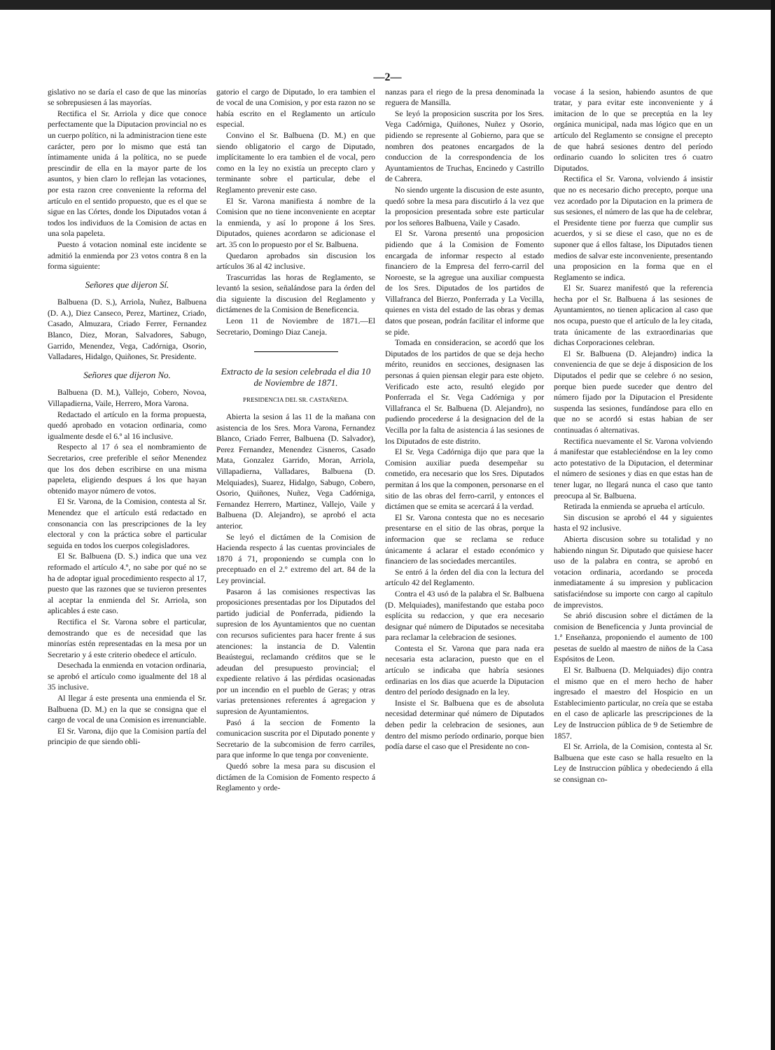—2—
gislativo no se daría el caso de que las minorías se sobrepusiesen á las mayorías.
Rectifica el Sr. Arriola y dice que conoce perfectamente que la Diputacion provincial no es un cuerpo político, ni la administracion tiene este carácter, pero por lo mismo que está tan íntimamente unida á la política, no se puede prescindir de ella en la mayor parte de los asuntos, y bien claro lo reflejan las votaciones, por esta razon cree conveniente la reforma del artículo en el sentido propuesto, que es el que se sigue en las Córtes, donde los Diputados votan á todos los individuos de la Comision de actas en una sola papeleta.
Puesto á votacion nominal este incidente se admitió la enmienda por 23 votos contra 8 en la forma siguiente:
Señores que dijeron Sí.
Balbuena (D. S.), Arriola, Nuñez, Balbuena (D. A.), Diez Canseco, Perez, Martinez, Criado, Casado, Almuzara, Criado Ferrer, Fernandez Blanco, Diez, Moran, Salvadores, Sabugo, Garrido, Menendez, Vega, Cadórniga, Osorio, Valladares, Hidalgo, Quiñones, Sr. Presidente.
Señores que dijeron No.
Balbuena (D. M.), Vallejo, Cobero, Novoa, Villapadierna, Vaile, Herrero, Mora Varona.
Redactado el artículo en la forma propuesta, quedó aprobado en votacion ordinaria, como igualmente desde el 6.º al 16 inclusive.
Respecto al 17 ó sea el nombramiento de Secretarios, cree preferible el señor Menendez que los dos deben escribirse en una misma papeleta, eligiendo despues á los que hayan obtenido mayor número de votos.
El Sr. Varona, de la Comision, contesta al Sr. Menendez que el artículo está redactado en consonancia con las prescripciones de la ley electoral y con la práctica sobre el particular seguida en todos los cuerpos colegisladores.
El Sr. Balbuena (D. S.) indica que una vez reformado el artículo 4.º, no sabe por qué no se ha de adoptar igual procedimiento respecto al 17, puesto que las razones que se tuvieron presentes al aceptar la enmienda del Sr. Arriola, son aplicables á este caso.
Rectifica el Sr. Varona sobre el particular, demostrando que es de necesidad que las minorías estén representadas en la mesa por un Secretario y á este criterio obedece el artículo.
Desechada la enmienda en votacion ordinaria, se aprobó el artículo como igualmente del 18 al 35 inclusive.
Al llegar á este presenta una enmienda el Sr. Balbuena (D. M.) en la que se consigna que el cargo de vocal de una Comision es irrenunciable.
El Sr. Varona, dijo que la Comision partía del principio de que siendo obli-
gatorio el cargo de Diputado, lo era tambien el de vocal de una Comision, y por esta razon no se había escrito en el Reglamento un artículo especial.
Convino el Sr. Balbuena (D. M.) en que siendo obligatorio el cargo de Diputado, implícitamente lo era tambien el de vocal, pero como en la ley no existía un precepto claro y terminante sobre el particular, debe el Reglamento prevenir este caso.
El Sr. Varona manifiesta á nombre de la Comision que no tiene inconveniente en aceptar la enmienda, y así lo propone á los Sres. Diputados, quienes acordaron se adicionase el art. 35 con lo propuesto por el Sr. Balbuena.
Quedaron aprobados sin discusion los artículos 36 al 42 inclusive.
Trascurridas las horas de Reglamento, se levantó la sesion, señalándose para la órden del dia siguiente la discusion del Reglamento y dictámenes de la Comision de Beneficencia.
Leon 11 de Noviembre de 1871.—El Secretario, Domingo Diaz Caneja.
Extracto de la sesion celebrada el dia 10 de Noviembre de 1871.
PRESIDENCIA DEL SR. CASTAÑEDA.
Abierta la sesion á las 11 de la mañana con asistencia de los Sres. Mora Varona, Fernandez Blanco, Criado Ferrer, Balbuena (D. Salvador), Perez Fernandez, Menendez Cisneros, Casado Mata, Gonzalez Garrido, Moran, Arriola, Villapadierna, Valladares, Balbuena (D. Melquiades), Suarez, Hidalgo, Sabugo, Cobero, Osorio, Quiñones, Nuñez, Vega Cadórniga, Fernandez Herrero, Martinez, Vallejo, Vaile y Balbuena (D. Alejandro), se aprobó el acta anterior.
Se leyó el dictámen de la Comision de Hacienda respecto á las cuentas provinciales de 1870 á 71, proponiendo se cumpla con lo preceptuado en el 2.º extremo del art. 84 de la Ley provincial.
Pasaron á las comisiones respectivas las proposiciones presentadas por los Diputados del partido judicial de Ponferrada, pidiendo la supresion de los Ayuntamientos que no cuentan con recursos suficientes para hacer frente á sus atenciones: la instancia de D. Valentin Beaústegui, reclamando créditos que se le adeudan del presupuesto provincial; el expediente relativo á las pérdidas ocasionadas por un incendio en el pueblo de Geras; y otras varias pretensiones referentes á agregacion y supresion de Ayuntamientos.
Pasó á la seccion de Fomento la comunicacion suscrita por el Diputado ponente y Secretario de la subcomision de ferro carriles, para que informe lo que tenga por conveniente.
Quedó sobre la mesa para su discusion el dictámen de la Comision de Fomento respecto á Reglamento y orde-
nanzas para el riego de la presa denominada la reguera de Mansilla.
Se leyó la proposicion suscrita por los Sres. Vega Cadórniga, Quiñones, Nuñez y Osorio, pidiendo se represente al Gobierno, para que se nombren dos peatones encargados de la conduccion de la correspondencia de los Ayuntamientos de Truchas, Encinedo y Castrillo de Cabrera.
No siendo urgente la discusion de este asunto, quedó sobre la mesa para discutirlo á la vez que la proposicion presentada sobre este particular por los señores Balbuena, Vaile y Casado.
El Sr. Varona presentó una proposicion pidiendo que á la Comision de Fomento encargada de informar respecto al estado financiero de la Empresa del ferro-carril del Noroeste, se la agregue una auxiliar compuesta de los Sres. Diputados de los partidos de Villafranca del Bierzo, Ponferrada y La Vecilla, quienes en vista del estado de las obras y demas datos que posean, podrán facilitar el informe que se pide.
Tomada en consideracion, se acordó que los Diputados de los partidos de que se deja hecho mérito, reunidos en secciones, designasen las personas á quien piensan elegir para este objeto. Verificado este acto, resultó elegido por Ponferrada el Sr. Vega Cadórniga y por Villafranca el Sr. Balbuena (D. Alejandro), no pudiendo procederse á la designacion del de la Vecilla por la falta de asistencia á las sesiones de los Diputados de este distrito.
El Sr. Vega Cadórniga dijo que para que la Comision auxiliar pueda desempeñar su cometido, era necesario que los Sres. Diputados permitan á los que la componen, personarse en el sitio de las obras del ferro-carril, y entonces el dictámen que se emita se acercará á la verdad.
El Sr. Varona contesta que no es necesario presentarse en el sitio de las obras, porque la informacion que se reclama se reduce únicamente á aclarar el estado económico y financiero de las sociedades mercantiles.
Se entró á la órden del dia con la lectura del artículo 42 del Reglamento.
Contra el 43 usó de la palabra el Sr. Balbuena (D. Melquiades), manifestando que estaba poco esplícita su redaccion, y que era necesario designar qué número de Diputados se necesitaba para reclamar la celebracion de sesiones.
Contesta el Sr. Varona que para nada era necesaria esta aclaracion, puesto que en el artículo se indicaba que habría sesiones ordinarias en los dias que acuerde la Diputacion dentro del período designado en la ley.
Insiste el Sr. Balbuena que es de absoluta necesidad determinar qué número de Diputados deben pedir la celebracion de sesiones, aun dentro del mismo período ordinario, porque bien podía darse el caso que el Presidente no con-
vocase á la sesion, habiendo asuntos de que tratar, y para evitar este inconveniente y á imitacion de lo que se preceptúa en la ley orgánica municipal, nada mas lógico que en un artículo del Reglamento se consigne el precepto de que habrá sesiones dentro del período ordinario cuando lo soliciten tres ó cuatro Diputados.
Rectifica el Sr. Varona, volviendo á insistir que no es necesario dicho precepto, porque una vez acordado por la Diputacion en la primera de sus sesiones, el número de las que ha de celebrar, el Presidente tiene por fuerza que cumplir sus acuerdos, y si se diese el caso, que no es de suponer que á ellos faltase, los Diputados tienen medios de salvar este inconveniente, presentando una proposicion en la forma que en el Reglamento se indica.
El Sr. Suarez manifestó que la referencia hecha por el Sr. Balbuena á las sesiones de Ayuntamientos, no tienen aplicacion al caso que nos ocupa, puesto que el artículo de la ley citada, trata únicamente de las extraordinarias que dichas Corporaciones celebran.
El Sr. Balbuena (D. Alejandro) indica la conveniencia de que se deje á disposicion de los Diputados el pedir que se celebre ó no sesion, porque bien puede suceder que dentro del número fijado por la Diputacion el Presidente suspenda las sesiones, fundándose para ello en que no se acordó si estas habian de ser continuadas ó alternativas.
Rectifica nuevamente el Sr. Varona volviendo á manifestar que estableciéndose en la ley como acto potestativo de la Diputacion, el determinar el número de sesiones y dias en que estas han de tener lugar, no llegará nunca el caso que tanto preocupa al Sr. Balbuena.
Retirada la enmienda se aprueba el artículo.
Sin discusion se aprobó el 44 y siguientes hasta el 92 inclusive.
Abierta discusion sobre su totalidad y no habiendo ningun Sr. Diputado que quisiese hacer uso de la palabra en contra, se aprobó en votacion ordinaria, acordando se proceda inmediatamente á su impresion y publicacion satisfaciéndose su importe con cargo al capítulo de imprevistos.
Se abrió discusion sobre el dictámen de la comision de Beneficencia y Junta provincial de 1.ª Enseñanza, proponiendo el aumento de 100 pesetas de sueldo al maestro de niños de la Casa Espósitos de Leon.
El Sr. Balbuena (D. Melquiades) dijo contra el mismo que en el mero hecho de haber ingresado el maestro del Hospicio en un Establecimiento particular, no creía que se estaba en el caso de aplicarle las prescripciones de la Ley de Instruccion pública de 9 de Setiembre de 1857.
El Sr. Arriola, de la Comision, contesta al Sr. Balbuena que este caso se halla resuelto en la Ley de Instruccion pública y obedeciendo á ella se consignan co-